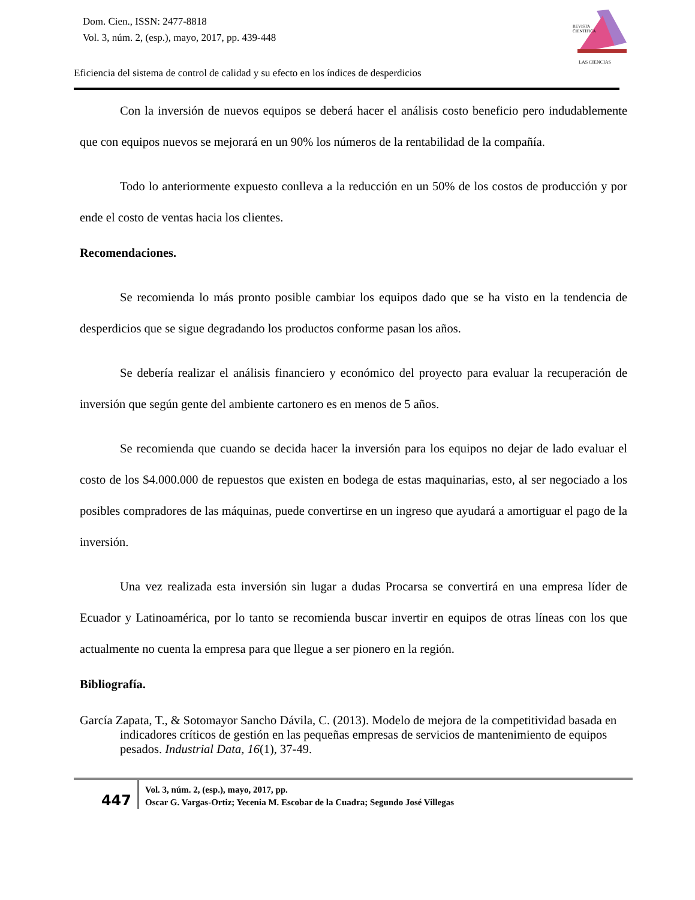Dom. Cien., ISSN: 2477-8818
Vol. 3, núm. 2, (esp.), mayo, 2017, pp. 439-448
REVISTA
CIENTÍFICA
LAS CIENCIAS
Eficiencia del sistema de control de calidad y su efecto en los índices de desperdicios
Con la inversión de nuevos equipos se deberá hacer el análisis costo beneficio pero indudablemente que con equipos nuevos se mejorará en un 90% los números de la rentabilidad de la compañía.
Todo lo anteriormente expuesto conlleva a la reducción en un 50% de los costos de producción y por ende el costo de ventas hacia los clientes.
Recomendaciones.
Se recomienda lo más pronto posible cambiar los equipos dado que se ha visto en la tendencia de desperdicios que se sigue degradando los productos conforme pasan los años.
Se debería realizar el análisis financiero y económico del proyecto para evaluar la recuperación de inversión que según gente del ambiente cartonero es en menos de 5 años.
Se recomienda que cuando se decida hacer la inversión para los equipos no dejar de lado evaluar el costo de los $4.000.000 de repuestos que existen en bodega de estas maquinarias, esto, al ser negociado a los posibles compradores de las máquinas, puede convertirse en un ingreso que ayudará a amortiguar el pago de la inversión.
Una vez realizada esta inversión sin lugar a dudas Procarsa se convertirá en una empresa líder de Ecuador y Latinoamérica, por lo tanto se recomienda buscar invertir en equipos de otras líneas con los que actualmente no cuenta la empresa para que llegue a ser pionero en la región.
Bibliografía.
García Zapata, T., & Sotomayor Sancho Dávila, C. (2013). Modelo de mejora de la competitividad basada en indicadores críticos de gestión en las pequeñas empresas de servicios de mantenimiento de equipos pesados. Industrial Data, 16(1), 37-49.
447
Vol. 3, núm. 2, (esp.), mayo, 2017, pp.
Oscar G. Vargas-Ortiz; Yecenia M. Escobar de la Cuadra; Segundo José Villegas